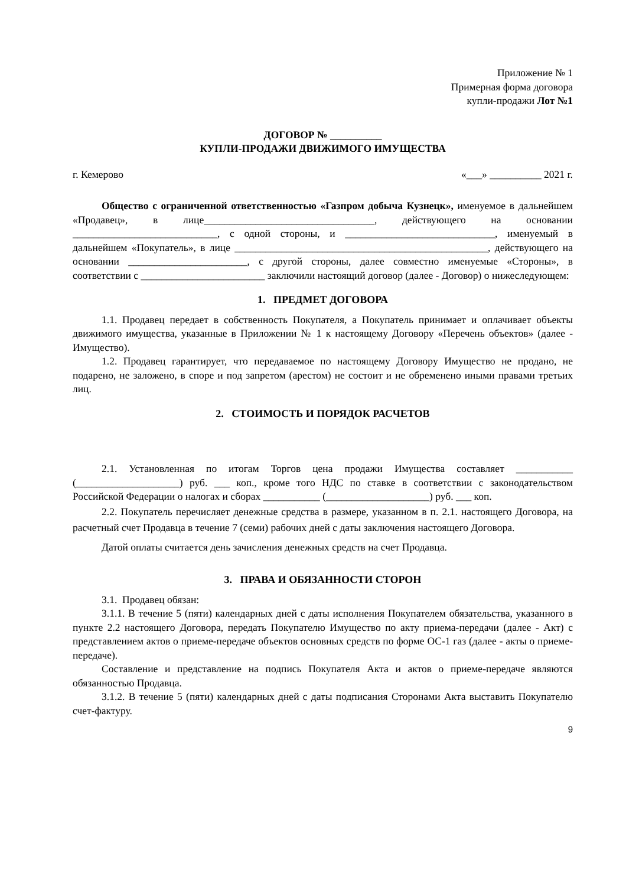Приложение № 1
Примерная форма договора
купли-продажи Лот №1
ДОГОВОР № __________
КУПЛИ-ПРОДАЖИ ДВИЖИМОГО ИМУЩЕСТВА
г. Кемерово «___» __________ 2021 г.
Общество с ограниченной ответственностью «Газпром добыча Кузнецк», именуемое в дальнейшем «Продавец», в лице_________________________________, действующего на основании ____________________________, с одной стороны, и _____________________________, именуемый в дальнейшем «Покупатель», в лице _________________________________________________, действующего на основании _______________________, с другой стороны, далее совместно именуемые «Стороны», в соответствии с ________________________ заключили настоящий договор (далее - Договор) о нижеследующем:
1. ПРЕДМЕТ ДОГОВОРА
1.1. Продавец передает в собственность Покупателя, а Покупатель принимает и оплачивает объекты движимого имущества, указанные в Приложении № 1 к настоящему Договору «Перечень объектов» (далее - Имущество).
1.2. Продавец гарантирует, что передаваемое по настоящему Договору Имущество не продано, не подарено, не заложено, в споре и под запретом (арестом) не состоит и не обременено иными правами третьих лиц.
2. СТОИМОСТЬ И ПОРЯДОК РАСЧЕТОВ
2.1. Установленная по итогам Торгов цена продажи Имущества составляет ___________ (____________________) руб. ___ коп., кроме того НДС по ставке в соответствии с законодательством Российской Федерации о налогах и сборах ___________ (____________________) руб. ___ коп.
2.2. Покупатель перечисляет денежные средства в размере, указанном в п. 2.1. настоящего Договора, на расчетный счет Продавца в течение 7 (семи) рабочих дней с даты заключения настоящего Договора.
Датой оплаты считается день зачисления денежных средств на счет Продавца.
3. ПРАВА И ОБЯЗАННОСТИ СТОРОН
3.1. Продавец обязан:
3.1.1. В течение 5 (пяти) календарных дней с даты исполнения Покупателем обязательства, указанного в пункте 2.2 настоящего Договора, передать Покупателю Имущество по акту приема-передачи (далее - Акт) с представлением актов о приеме-передаче объектов основных средств по форме ОС-1 газ (далее - акты о приеме-передаче).
Составление и представление на подпись Покупателя Акта и актов о приеме-передаче являются обязанностью Продавца.
3.1.2. В течение 5 (пяти) календарных дней с даты подписания Сторонами Акта выставить Покупателю счет-фактуру.
9